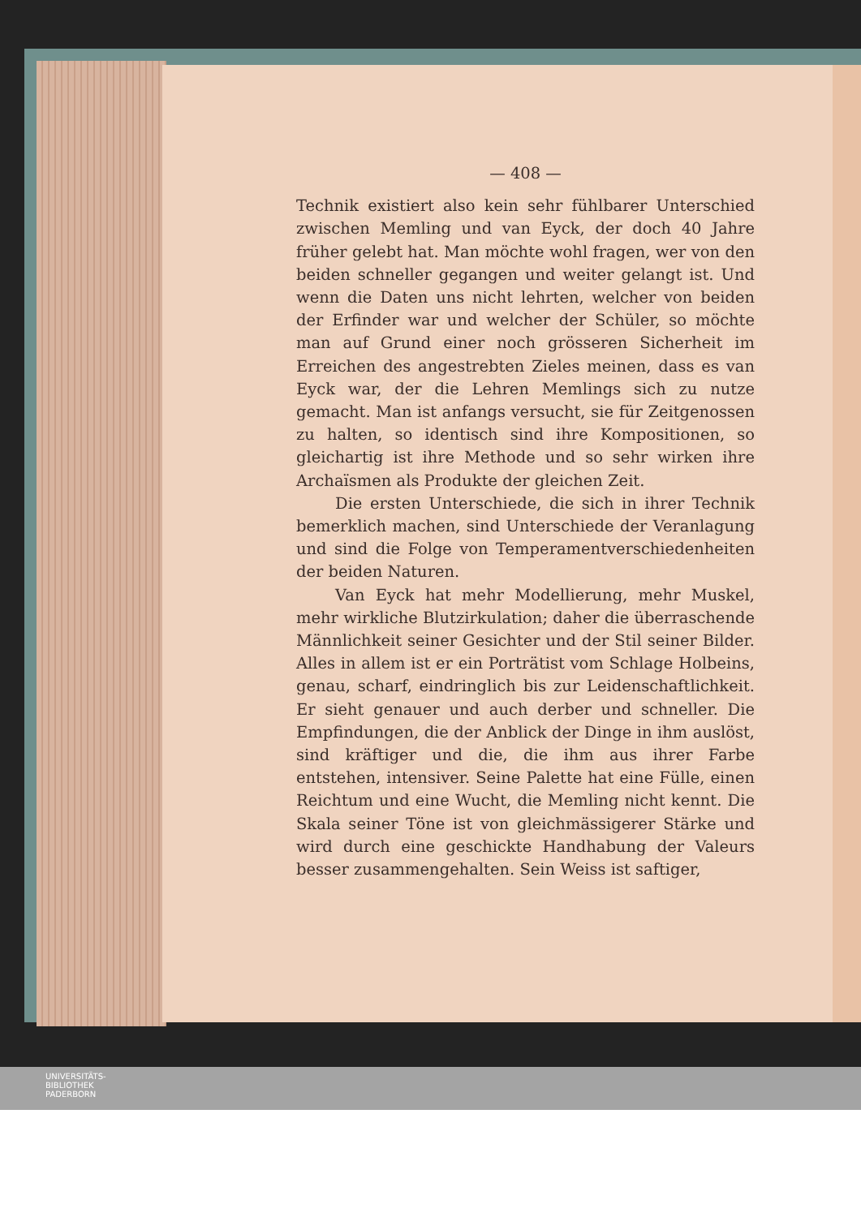— 408 —
Technik existiert also kein sehr fühlbarer Unterschied zwischen Memling und van Eyck, der doch 40 Jahre früher gelebt hat. Man möchte wohl fragen, wer von den beiden schneller gegangen und weiter gelangt ist. Und wenn die Daten uns nicht lehrten, welcher von beiden der Erfinder war und welcher der Schüler, so möchte man auf Grund einer noch grösseren Sicherheit im Erreichen des angestrebten Zieles meinen, dass es van Eyck war, der die Lehren Memlings sich zu nutze gemacht. Man ist anfangs versucht, sie für Zeitgenossen zu halten, so identisch sind ihre Kompositionen, so gleichartig ist ihre Methode und so sehr wirken ihre Archaïsmen als Produkte der gleichen Zeit.
Die ersten Unterschiede, die sich in ihrer Technik bemerklich machen, sind Unterschiede der Veranlagung und sind die Folge von Temperamentverschiedenheiten der beiden Naturen.
Van Eyck hat mehr Modellierung, mehr Muskel, mehr wirkliche Blutzirkulation; daher die überraschende Männlichkeit seiner Gesichter und der Stil seiner Bilder. Alles in allem ist er ein Porträtist vom Schlage Holbeins, genau, scharf, eindringlich bis zur Leidenschaftlichkeit. Er sieht genauer und auch derber und schneller. Die Empfindungen, die der Anblick der Dinge in ihm auslöst, sind kräftiger und die, die ihm aus ihrer Farbe entstehen, intensiver. Seine Palette hat eine Fülle, einen Reichtum und eine Wucht, die Memling nicht kennt. Die Skala seiner Töne ist von gleichmässigerer Stärke und wird durch eine geschickte Handhabung der Valeurs besser zusammengehalten. Sein Weiss ist saftiger,
UNIVERSITÄTS-
BIBLIOTHEK
PADERBORN